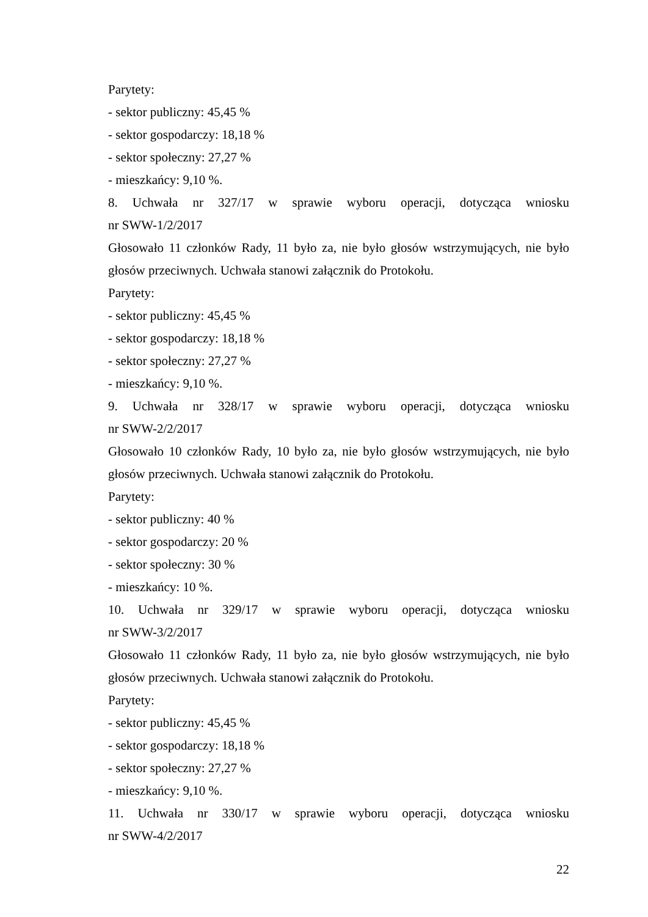Parytety:
- sektor publiczny: 45,45 %
- sektor gospodarczy: 18,18 %
- sektor społeczny: 27,27 %
- mieszkańcy: 9,10 %.
8. Uchwała nr 327/17 w sprawie wyboru operacji, dotycząca wniosku
nr SWW-1/2/2017
Głosowało 11 członków Rady, 11 było za, nie było głosów wstrzymujących, nie było głosów przeciwnych. Uchwała stanowi załącznik do Protokołu.
Parytety:
- sektor publiczny: 45,45 %
- sektor gospodarczy: 18,18 %
- sektor społeczny: 27,27 %
- mieszkańcy: 9,10 %.
9. Uchwała nr 328/17 w sprawie wyboru operacji, dotycząca wniosku
nr SWW-2/2/2017
Głosowało 10 członków Rady, 10 było za, nie było głosów wstrzymujących, nie było głosów przeciwnych. Uchwała stanowi załącznik do Protokołu.
Parytety:
- sektor publiczny: 40 %
- sektor gospodarczy: 20 %
- sektor społeczny: 30 %
- mieszkańcy: 10 %.
10. Uchwała nr 329/17 w sprawie wyboru operacji, dotycząca wniosku
nr SWW-3/2/2017
Głosowało 11 członków Rady, 11 było za, nie było głosów wstrzymujących, nie było głosów przeciwnych. Uchwała stanowi załącznik do Protokołu.
Parytety:
- sektor publiczny: 45,45 %
- sektor gospodarczy: 18,18 %
- sektor społeczny: 27,27 %
- mieszkańcy: 9,10 %.
11. Uchwała nr 330/17 w sprawie wyboru operacji, dotycząca wniosku
nr SWW-4/2/2017
22